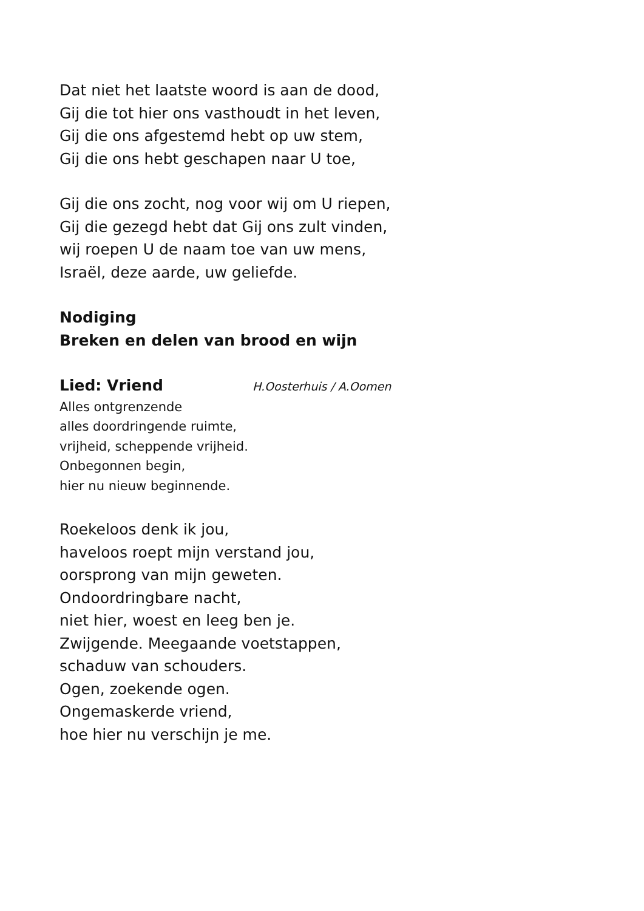Dat niet het laatste woord is aan de dood,
Gij die tot hier ons vasthoudt in het leven,
Gij die ons afgestemd hebt op uw stem,
Gij die ons hebt geschapen naar U toe,
Gij die ons zocht, nog voor wij om U riepen,
Gij die gezegd hebt dat Gij ons zult vinden,
wij roepen U de naam toe van uw mens,
Israël, deze aarde, uw geliefde.
Nodiging
Breken en delen van brood en wijn
Lied: Vriend
H.Oosterhuis / A.Oomen
Alles ontgrenzende
alles doordringende ruimte,
vrijheid, scheppende vrijheid.
Onbegonnen begin,
hier nu nieuw beginnende.
Roekeloos denk ik jou,
haveloos roept mijn verstand jou,
oorsprong van mijn geweten.
Ondoordringbare nacht,
niet hier, woest en leeg ben je.
Zwijgende. Meegaande voetstappen,
schaduw van schouders.
Ogen, zoekende ogen.
Ongemaskerde vriend,
hoe hier nu verschijn je me.